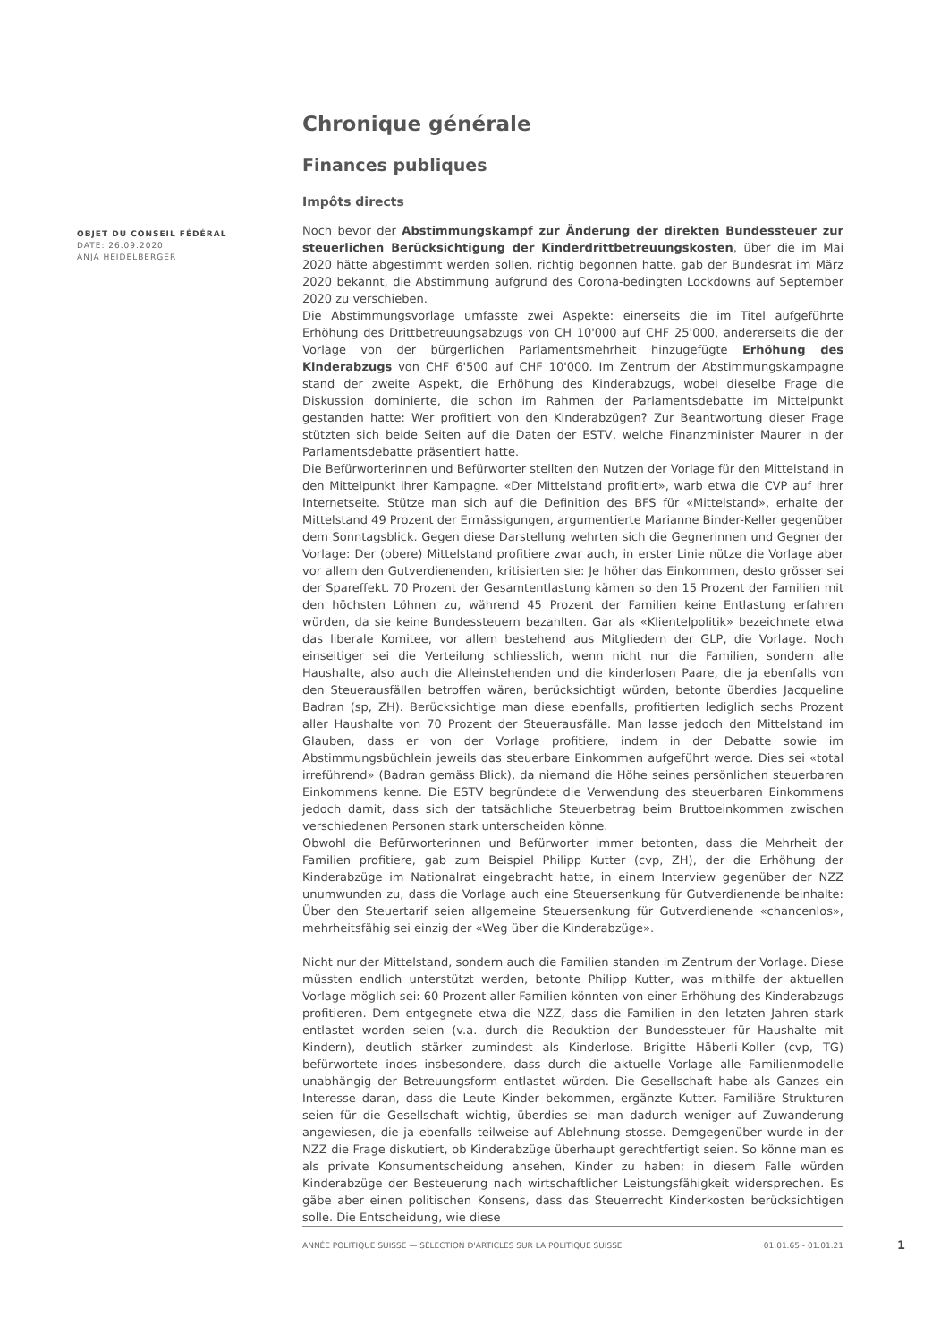Chronique générale
Finances publiques
Impôts directs
Noch bevor der Abstimmungskampf zur Änderung der direkten Bundessteuer zur steuerlichen Berücksichtigung der Kinderdrittbetreuungskosten, über die im Mai 2020 hätte abgestimmt werden sollen, richtig begonnen hatte, gab der Bundesrat im März 2020 bekannt, die Abstimmung aufgrund des Corona-bedingten Lockdowns auf September 2020 zu verschieben.
Die Abstimmungsvorlage umfasste zwei Aspekte: einerseits die im Titel aufgeführte Erhöhung des Drittbetreuungsabzugs von CH 10'000 auf CHF 25'000, andererseits die der Vorlage von der bürgerlichen Parlamentsmehrheit hinzugefügte Erhöhung des Kinderabzugs von CHF 6'500 auf CHF 10'000. Im Zentrum der Abstimmungskampagne stand der zweite Aspekt, die Erhöhung des Kinderabzugs, wobei dieselbe Frage die Diskussion dominierte, die schon im Rahmen der Parlamentsdebatte im Mittelpunkt gestanden hatte: Wer profitiert von den Kinderabzügen? Zur Beantwortung dieser Frage stützten sich beide Seiten auf die Daten der ESTV, welche Finanzminister Maurer in der Parlamentsdebatte präsentiert hatte.
Die Befürworterinnen und Befürworter stellten den Nutzen der Vorlage für den Mittelstand in den Mittelpunkt ihrer Kampagne. «Der Mittelstand profitiert», warb etwa die CVP auf ihrer Internetseite. Stütze man sich auf die Definition des BFS für «Mittelstand», erhalte der Mittelstand 49 Prozent der Ermässigungen, argumentierte Marianne Binder-Keller gegenüber dem Sonntagsblick. Gegen diese Darstellung wehrten sich die Gegnerinnen und Gegner der Vorlage: Der (obere) Mittelstand profitiere zwar auch, in erster Linie nütze die Vorlage aber vor allem den Gutverdienenden, kritisierten sie: Je höher das Einkommen, desto grösser sei der Spareffekt. 70 Prozent der Gesamtentlastung kämen so den 15 Prozent der Familien mit den höchsten Löhnen zu, während 45 Prozent der Familien keine Entlastung erfahren würden, da sie keine Bundessteuern bezahlten. Gar als «Klientelpolitik» bezeichnete etwa das liberale Komitee, vor allem bestehend aus Mitgliedern der GLP, die Vorlage. Noch einseitiger sei die Verteilung schliesslich, wenn nicht nur die Familien, sondern alle Haushalte, also auch die Alleinstehenden und die kinderlosen Paare, die ja ebenfalls von den Steuerausfällen betroffen wären, berücksichtigt würden, betonte überdies Jacqueline Badran (sp, ZH). Berücksichtige man diese ebenfalls, profitierten lediglich sechs Prozent aller Haushalte von 70 Prozent der Steuerausfälle. Man lasse jedoch den Mittelstand im Glauben, dass er von der Vorlage profitiere, indem in der Debatte sowie im Abstimmungsbüchlein jeweils das steuerbare Einkommen aufgeführt werde. Dies sei «total irreführend» (Badran gemäss Blick), da niemand die Höhe seines persönlichen steuerbaren Einkommens kenne. Die ESTV begründete die Verwendung des steuerbaren Einkommens jedoch damit, dass sich der tatsächliche Steuerbetrag beim Bruttoeinkommen zwischen verschiedenen Personen stark unterscheiden könne.
Obwohl die Befürworterinnen und Befürworter immer betonten, dass die Mehrheit der Familien profitiere, gab zum Beispiel Philipp Kutter (cvp, ZH), der die Erhöhung der Kinderabzüge im Nationalrat eingebracht hatte, in einem Interview gegenüber der NZZ unumwunden zu, dass die Vorlage auch eine Steuersenkung für Gutverdienende beinhalte: Über den Steuertarif seien allgemeine Steuersenkung für Gutverdienende «chancenlos», mehrheitsfähig sei einzig der «Weg über die Kinderabzüge».
Nicht nur der Mittelstand, sondern auch die Familien standen im Zentrum der Vorlage. Diese müssten endlich unterstützt werden, betonte Philipp Kutter, was mithilfe der aktuellen Vorlage möglich sei: 60 Prozent aller Familien könnten von einer Erhöhung des Kinderabzugs profitieren. Dem entgegnete etwa die NZZ, dass die Familien in den letzten Jahren stark entlastet worden seien (v.a. durch die Reduktion der Bundessteuer für Haushalte mit Kindern), deutlich stärker zumindest als Kinderlose. Brigitte Häberli-Koller (cvp, TG) befürwortete indes insbesondere, dass durch die aktuelle Vorlage alle Familienmodelle unabhängig der Betreuungsform entlastet würden. Die Gesellschaft habe als Ganzes ein Interesse daran, dass die Leute Kinder bekommen, ergänzte Kutter. Familiäre Strukturen seien für die Gesellschaft wichtig, überdies sei man dadurch weniger auf Zuwanderung angewiesen, die ja ebenfalls teilweise auf Ablehnung stosse. Demgegenüber wurde in der NZZ die Frage diskutiert, ob Kinderabzüge überhaupt gerechtfertigt seien. So könne man es als private Konsumentscheidung ansehen, Kinder zu haben; in diesem Falle würden Kinderabzüge der Besteuerung nach wirtschaftlicher Leistungsfähigkeit widersprechen. Es gäbe aber einen politischen Konsens, dass das Steuerrecht Kinderkosten berücksichtigen solle. Die Entscheidung, wie diese
OBJET DU CONSEIL FÉDÉRAL
DATE: 26.09.2020
ANJA HEIDELBERGER
ANNÉE POLITIQUE SUISSE — SÉLECTION D'ARTICLES SUR LA POLITIQUE SUISSE 01.01.65 - 01.01.21
1